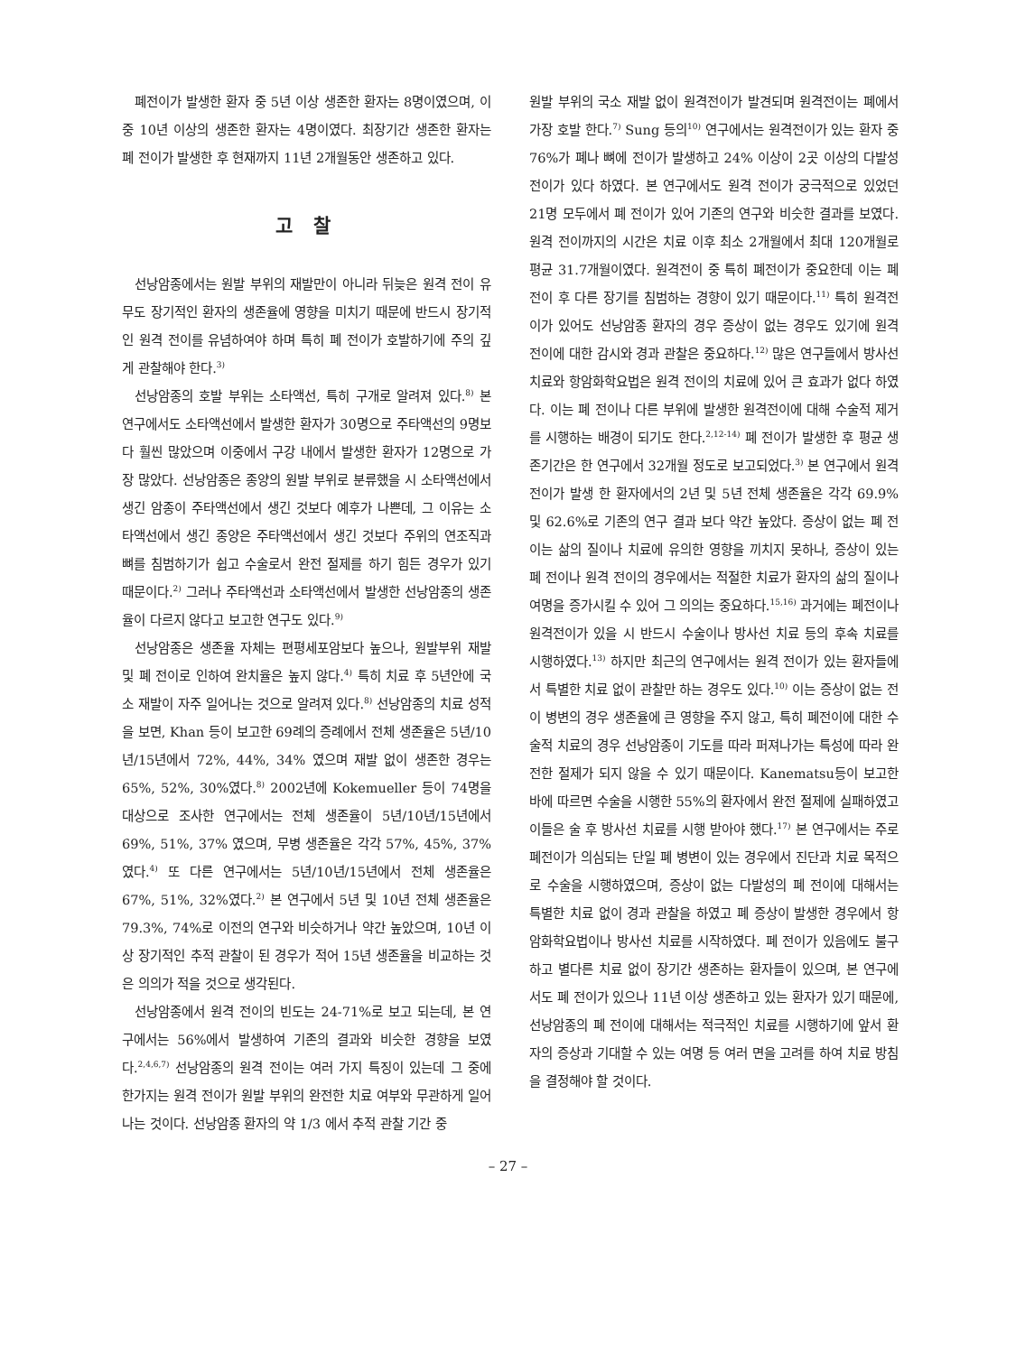폐전이가 발생한 환자 중 5년 이상 생존한 환자는 8명이였으며, 이중 10년 이상의 생존한 환자는 4명이였다. 최장기간 생존한 환자는 폐 전이가 발생한 후 현재까지 11년 2개월동안 생존하고 있다.
고 찰
선낭암종에서는 원발 부위의 재발만이 아니라 뒤늦은 원격 전이 유무도 장기적인 환자의 생존율에 영향을 미치기 때문에 반드시 장기적인 원격 전이를 유념하여야 하며 특히 폐 전이가 호발하기에 주의 깊게 관찰해야 한다.<sup>3)</sup>
선낭암종의 호발 부위는 소타액선, 특히 구개로 알려져 있다.<sup>8)</sup> 본 연구에서도 소타액선에서 발생한 환자가 30명으로 주타액선의 9명보다 훨씬 많았으며 이중에서 구강 내에서 발생한 환자가 12명으로 가장 많았다. 선낭암종은 종양의 원발 부위로 분류했을 시 소타액선에서 생긴 암종이 주타액선에서 생긴 것보다 예후가 나쁜데, 그 이유는 소타액선에서 생긴 종양은 주타액선에서 생긴 것보다 주위의 연조직과 뼈를 침범하기가 쉽고 수술로서 완전 절제를 하기 힘든 경우가 있기 때문이다.<sup>2)</sup> 그러나 주타액선과 소타액선에서 발생한 선낭암종의 생존율이 다르지 않다고 보고한 연구도 있다.<sup>9)</sup>
선낭암종은 생존율 자체는 편평세포암보다 높으나, 원발부위 재발 및 폐 전이로 인하여 완치율은 높지 않다.<sup>4)</sup> 특히 치료 후 5년안에 국소 재발이 자주 일어나는 것으로 알려져 있다.<sup>8)</sup> 선낭암종의 치료 성적을 보면, Khan 등이 보고한 69례의 증례에서 전체 생존율은 5년/10년/15년에서 72%, 44%, 34% 였으며 재발 없이 생존한 경우는 65%, 52%, 30%였다.<sup>8)</sup> 2002년에 Kokemueller 등이 74명을 대상으로 조사한 연구에서는 전체 생존율이 5년/10년/15년에서 69%, 51%, 37% 였으며, 무병 생존율은 각각 57%, 45%, 37% 였다.<sup>4)</sup> 또 다른 연구에서는 5년/10년/15년에서 전체 생존율은 67%, 51%, 32%였다.<sup>2)</sup> 본 연구에서 5년 및 10년 전체 생존율은 79.3%, 74%로 이전의 연구와 비슷하거나 약간 높았으며, 10년 이상 장기적인 추적 관찰이 된 경우가 적어 15년 생존율을 비교하는 것은 의의가 적을 것으로 생각된다.
선낭암종에서 원격 전이의 빈도는 24-71%로 보고 되는데, 본 연구에서는 56%에서 발생하여 기존의 결과와 비슷한 경향을 보였다.<sup>2,4,6,7)</sup> 선낭암종의 원격 전이는 여러 가지 특징이 있는데 그 중에 한가지는 원격 전이가 원발 부위의 완전한 치료 여부와 무관하게 일어나는 것이다. 선낭암종 환자의 약 1/3 에서 추적 관찰 기간 중
원발 부위의 국소 재발 없이 원격전이가 발견되며 원격전이는 폐에서 가장 호발 한다.<sup>7)</sup> Sung 등의<sup>10)</sup> 연구에서는 원격전이가 있는 환자 중 76%가 폐나 뼈에 전이가 발생하고 24% 이상이 2곳 이상의 다발성 전이가 있다 하였다. 본 연구에서도 원격 전이가 궁극적으로 있었던21명 모두에서 폐 전이가 있어 기존의 연구와 비슷한 결과를 보였다. 원격 전이까지의 시간은 치료 이후 최소 2개월에서 최대 120개월로 평균 31.7개월이였다. 원격전이 중 특히 폐전이가 중요한데 이는 폐 전이 후 다른 장기를 침범하는 경향이 있기 때문이다.<sup>11)</sup> 특히 원격전이가 있어도 선낭암종 환자의 경우 증상이 없는 경우도 있기에 원격 전이에 대한 감시와 경과 관찰은 중요하다.<sup>12)</sup> 많은 연구들에서 방사선 치료와 항암화학요법은 원격 전이의 치료에 있어 큰 효과가 없다 하였다. 이는 폐 전이나 다른 부위에 발생한 원격전이에 대해 수술적 제거를 시행하는 배경이 되기도 한다.<sup>2,12-14)</sup> 폐 전이가 발생한 후 평균 생존기간은 한 연구에서 32개월 정도로 보고되었다.<sup>3)</sup> 본 연구에서 원격 전이가 발생 한 환자에서의 2년 및 5년 전체 생존율은 각각 69.9% 및 62.6%로 기존의 연구 결과 보다 약간 높았다. 증상이 없는 폐 전이는 삶의 질이나 치료에 유의한 영향을 끼치지 못하나, 증상이 있는 폐 전이나 원격 전이의 경우에서는 적절한 치료가 환자의 삶의 질이나 여명을 증가시킬 수 있어 그 의의는 중요하다.<sup>15,16)</sup> 과거에는 폐전이나 원격전이가 있을 시 반드시 수술이나 방사선 치료 등의 후속 치료를 시행하였다.<sup>13)</sup> 하지만 최근의 연구에서는 원격 전이가 있는 환자들에서 특별한 치료 없이 관찰만 하는 경우도 있다.<sup>10)</sup> 이는 증상이 없는 전이 병변의 경우 생존율에 큰 영향을 주지 않고, 특히 폐전이에 대한 수술적 치료의 경우 선낭암종이 기도를 따라 퍼져나가는 특성에 따라 완전한 절제가 되지 않을 수 있기 때문이다. Kanematsu등이 보고한 바에 따르면 수술을 시행한 55%의 환자에서 완전 절제에 실패하였고 이들은 술 후 방사선 치료를 시행 받아야 했다.<sup>17)</sup> 본 연구에서는 주로 폐전이가 의심되는 단일 폐 병변이 있는 경우에서 진단과 치료 목적으로 수술을 시행하였으며, 증상이 없는 다발성의 폐 전이에 대해서는 특별한 치료 없이 경과 관찰을 하였고 폐 증상이 발생한 경우에서 항암화학요법이나 방사선 치료를 시작하였다. 폐 전이가 있음에도 불구하고 별다른 치료 없이 장기간 생존하는 환자들이 있으며, 본 연구에서도 폐 전이가 있으나 11년 이상 생존하고 있는 환자가 있기 때문에, 선낭암종의 폐 전이에 대해서는 적극적인 치료를 시행하기에 앞서 환자의 증상과 기대할 수 있는 여명 등 여러 면을 고려를 하여 치료 방침을 결정해야 할 것이다.
– 27 –